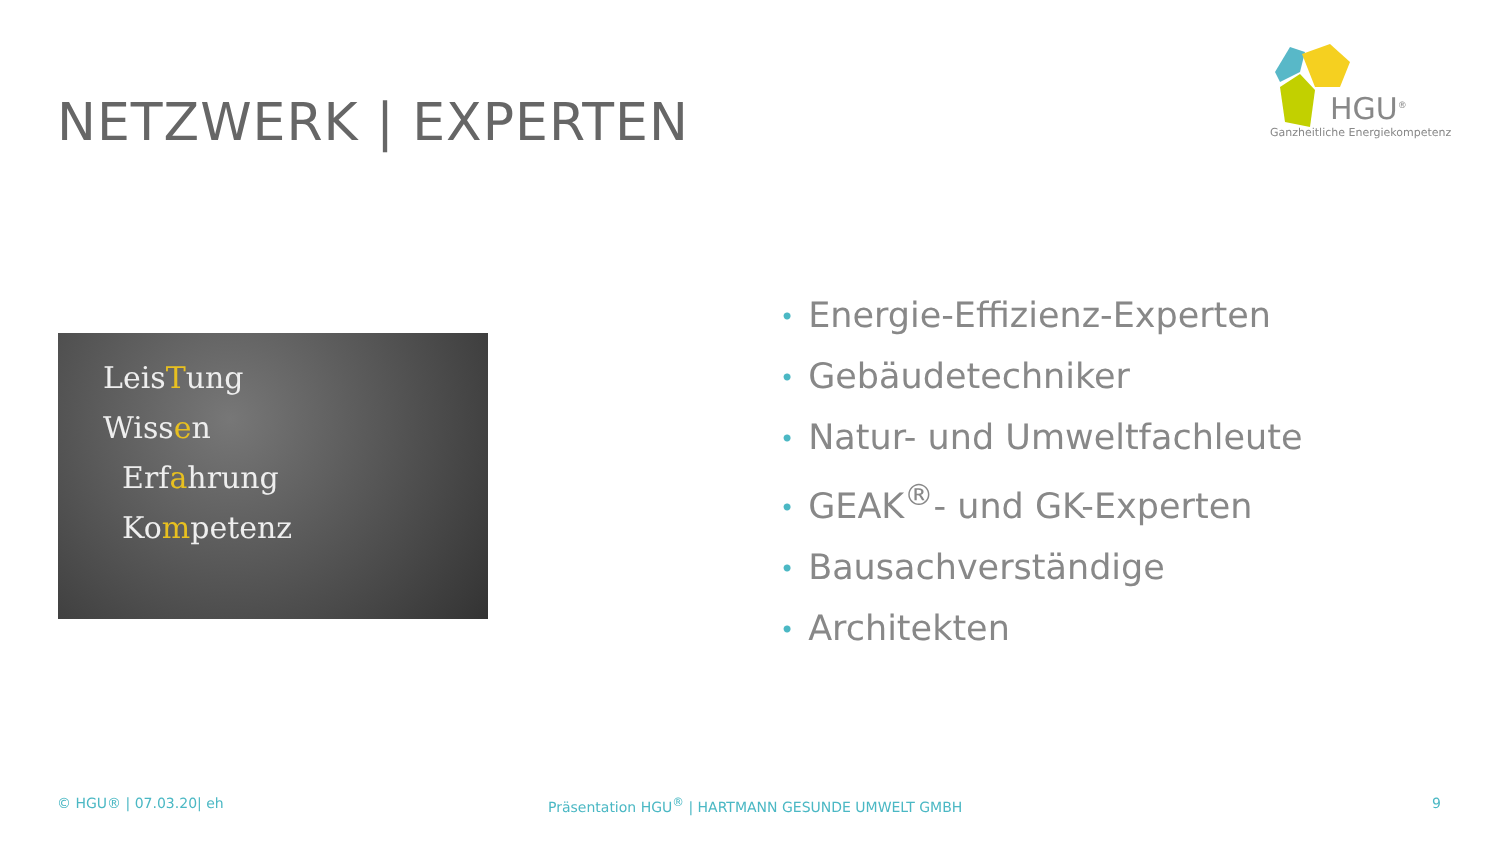NETZWERK | EXPERTEN
HGU<sup>®</sup>
Ganzheitliche Energiekompetenz
LeisTung
Wissen
Erfahrung
Kompetenz
• Energie-Effizienz-Experten
• Gebäudetechniker
• Natur- und Umweltfachleute
• GEAK<sup>®</sup>- und GK-Experten
• Bausachverständige
• Architekten
© HGU® | 07.03.20| eh
Präsentation HGU<sup>®</sup> | HARTMANN GESUNDE UMWELT GMBH
9